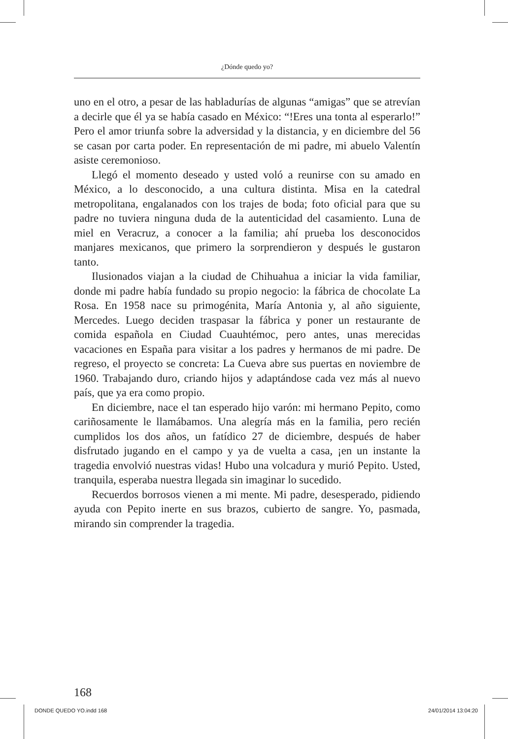¿Dónde quedo yo?
uno en el otro, a pesar de las habladurías de algunas “amigas” que se atrevían a decirle que él ya se había casado en México: “!Eres una tonta al esperarlo!” Pero el amor triunfa sobre la adversidad y la distancia, y en diciembre del 56 se casan por carta poder. En representación de mi padre, mi abuelo Valentín asiste ceremonioso.
Llegó el momento deseado y usted voló a reunirse con su amado en México, a lo desconocido, a una cultura distinta. Misa en la catedral metropolitana, engalanados con los trajes de boda; foto oficial para que su padre no tuviera ninguna duda de la autenticidad del casamiento. Luna de miel en Veracruz, a conocer a la familia; ahí prueba los desconocidos manjares mexicanos, que primero la sorprendieron y después le gustaron tanto.
Ilusionados viajan a la ciudad de Chihuahua a iniciar la vida familiar, donde mi padre había fundado su propio negocio: la fábrica de chocolate La Rosa. En 1958 nace su primogénita, María Antonia y, al año siguiente, Mercedes. Luego deciden traspasar la fábrica y poner un restaurante de comida española en Ciudad Cuauhtémoc, pero antes, unas merecidas vacaciones en España para visitar a los padres y hermanos de mi padre. De regreso, el proyecto se concreta: La Cueva abre sus puertas en noviembre de 1960. Trabajando duro, criando hijos y adaptándose cada vez más al nuevo país, que ya era como propio.
En diciembre, nace el tan esperado hijo varón: mi hermano Pepito, como cariñosamente le llamábamos. Una alegría más en la familia, pero recién cumplidos los dos años, un fatídico 27 de diciembre, después de haber disfrutado jugando en el campo y ya de vuelta a casa, ¡en un instante la tragedia envolvió nuestras vidas! Hubo una volcadura y murió Pepito. Usted, tranquila, esperaba nuestra llegada sin imaginar lo sucedido.
Recuerdos borrosos vienen a mi mente. Mi padre, desesperado, pidiendo ayuda con Pepito inerte en sus brazos, cubierto de sangre. Yo, pasmada, mirando sin comprender la tragedia.
168
DONDE QUEDO YO.indd 168 24/01/2014 13:04:20